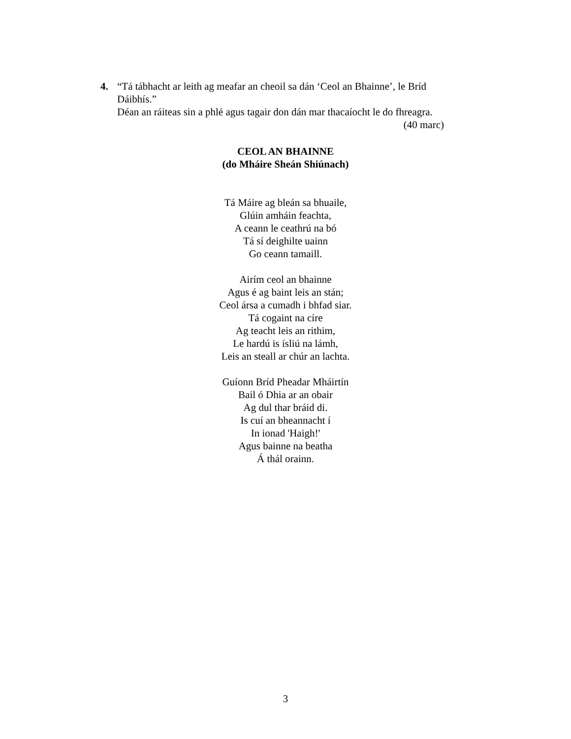4.
“Tá tábhacht ar leith ag meafar an cheoil sa dán ‘Ceol an Bhainne’, le Bríd Dáibhís.”
Déan an ráiteas sin a phlé agus tagair don dán mar thacaíocht le do fhreagra.
(40 marc)
CEOL AN BHAINNE
(do Mháire Sheán Shiúnach)
Tá Máire ag bleán sa bhuaile,
Glúin amháin feachta,
A ceann le ceathrú na bó
Tá sí deighilte uainn
Go ceann tamaill.
Airím ceol an bhainne
Agus é ag baint leis an stán;
Ceol ársa a cumadh i bhfad siar.
Tá cogaint na círe
Ag teacht leis an rithim,
Le hardú is ísliú na lámh,
Leis an steall ar chúr an lachta.
Guíonn Bríd Pheadar Mháirtín
Bail ó Dhia ar an obair
Ag dul thar bráid di.
Is cuí an bheannacht í
In ionad 'Haigh!'
Agus bainne na beatha
Á thál orainn.
3